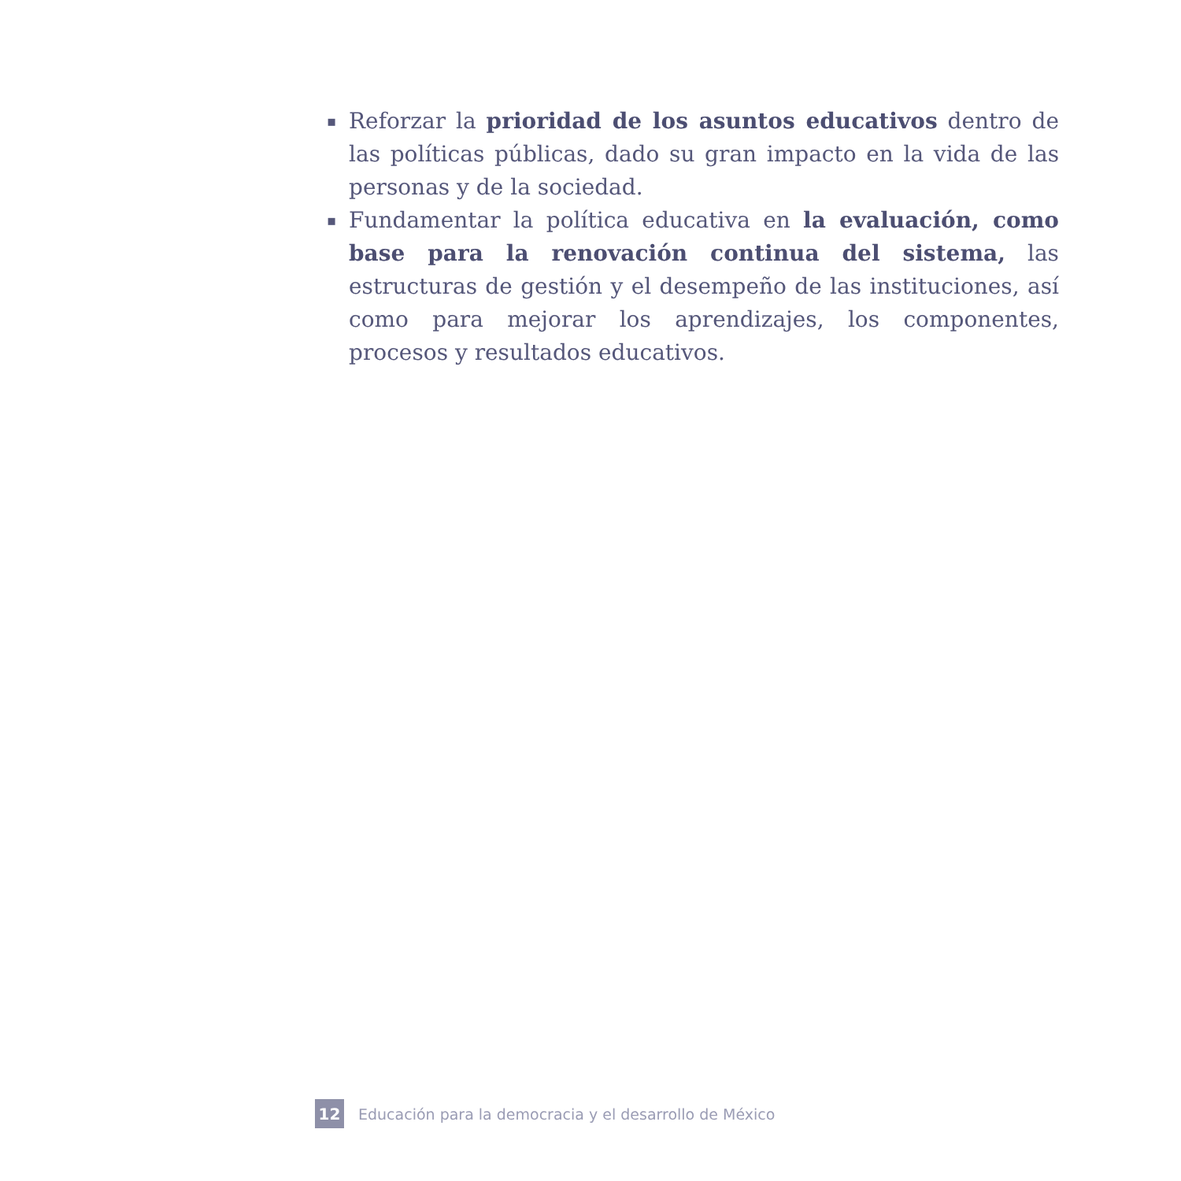▪ Reforzar la prioridad de los asuntos educativos dentro de las políticas públicas, dado su gran impacto en la vida de las personas y de la sociedad.
▪ Fundamentar la política educativa en la evaluación, como base para la renovación continua del sistema, las estructuras de gestión y el desempeño de las instituciones, así como para mejorar los aprendizajes, los componentes, procesos y resultados educativos.
12 Educación para la democracia y el desarrollo de México